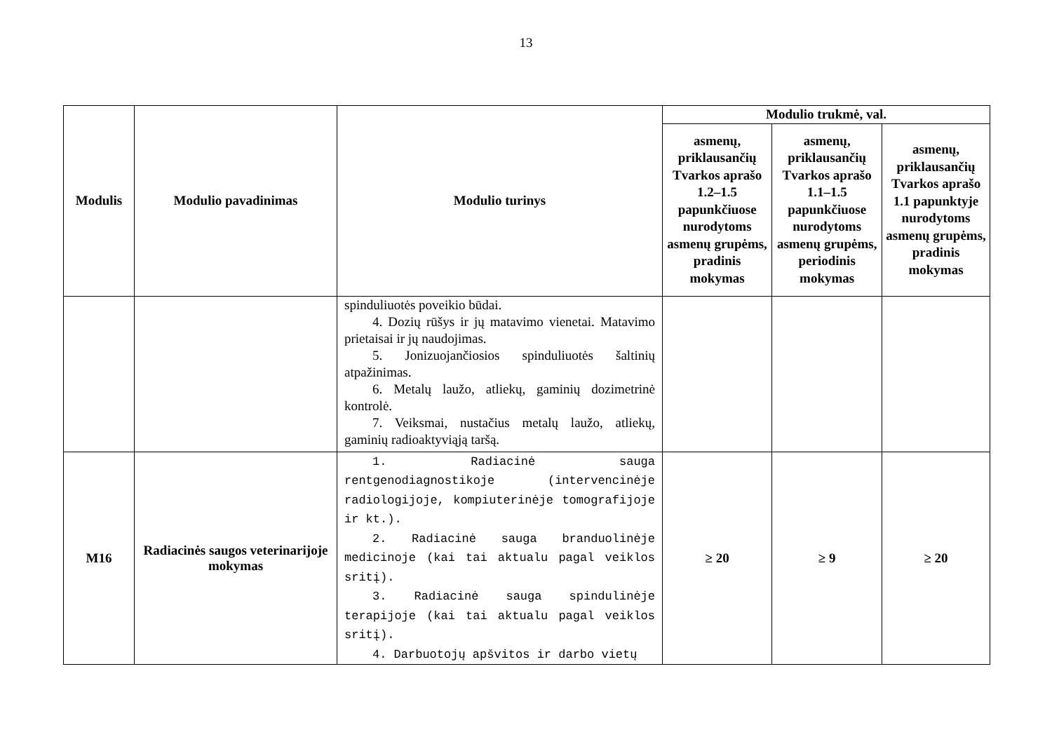13
| Modulis | Modulio pavadinimas | Modulio turinys | Modulio trukmė, val. | | |
| --- | --- | --- | --- | --- | --- |
| | | | asmenų, priklausančių Tvarkos aprašo 1.2–1.5 papunkčiuose nurodytoms asmenų grupėms, pradinis mokymas | asmenų, priklausančių Tvarkos aprašo 1.1–1.5 papunkčiuose nurodytoms asmenų grupėms, periodinis mokymas | asmenų, priklausančių Tvarkos aprašo 1.1 papunktyje nurodytoms asmenų grupėms, pradinis mokymas |
| | | spinduliuotės poveikio būdai. 4. Dozių rūšys ir jų matavimo vienetai. Matavimo prietaisai ir jų naudojimas. 5. Jonizuojančiosios spinduliuotės šaltinių atpažinimas. 6. Metalų laužo, atliekų, gaminių dozimetrinė kontrolė. 7. Veiksmai, nustačius metalų laužo, atliekų, gaminių radioaktyviąją taršą. | | | |
| M16 | Radiacinės saugos veterinarijoje mokymas | 1. Radiacinė sauga rentgenodiagnostikoje (intervencinėje radiologijoje, kompiuterinėje tomografijoje ir kt.). 2. Radiacinė sauga branduolinėje medicinoje (kai tai aktualu pagal veiklos sritį). 3. Radiacinė sauga spindulinėje terapijoje (kai tai aktualu pagal veiklos sritį). 4. Darbuotojų apšvitos ir darbo vietų | ≥ 20 | ≥ 9 | ≥ 20 |